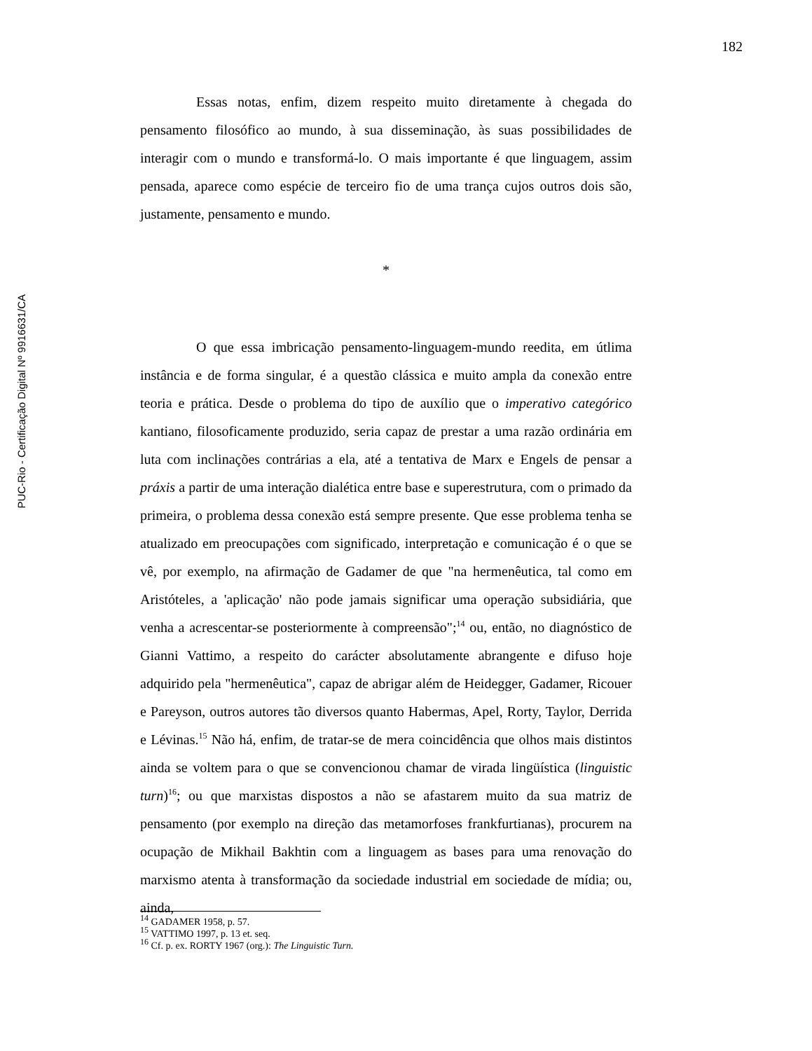182
PUC-Rio - Certificação Digital Nº 9916631/CA
Essas notas, enfim, dizem respeito muito diretamente à chegada do pensamento filosófico ao mundo, à sua disseminação, às suas possibilidades de interagir com o mundo e transformá-lo. O mais importante é que linguagem, assim pensada, aparece como espécie de terceiro fio de uma trança cujos outros dois são, justamente, pensamento e mundo.
*
O que essa imbricação pensamento-linguagem-mundo reedita, em útlima instância e de forma singular, é a questão clássica e muito ampla da conexão entre teoria e prática. Desde o problema do tipo de auxílio que o imperativo categórico kantiano, filosoficamente produzido, seria capaz de prestar a uma razão ordinária em luta com inclinações contrárias a ela, até a tentativa de Marx e Engels de pensar a práxis a partir de uma interação dialética entre base e superestrutura, com o primado da primeira, o problema dessa conexão está sempre presente. Que esse problema tenha se atualizado em preocupações com significado, interpretação e comunicação é o que se vê, por exemplo, na afirmação de Gadamer de que "na hermenêutica, tal como em Aristóteles, a 'aplicação' não pode jamais significar uma operação subsidiária, que venha a acrescentar-se posteriormente à compreensão";<sup>14</sup> ou, então, no diagnóstico de Gianni Vattimo, a respeito do carácter absolutamente abrangente e difuso hoje adquirido pela "hermenêutica", capaz de abrigar além de Heidegger, Gadamer, Ricouer e Pareyson, outros autores tão diversos quanto Habermas, Apel, Rorty, Taylor, Derrida e Lévinas.<sup>15</sup> Não há, enfim, de tratar-se de mera coincidência que olhos mais distintos ainda se voltem para o que se convencionou chamar de virada lingüística (linguistic turn)<sup>16</sup>; ou que marxistas dispostos a não se afastarem muito da sua matriz de pensamento (por exemplo na direção das metamorfoses frankfurtianas), procurem na ocupação de Mikhail Bakhtin com a linguagem as bases para uma renovação do marxismo atenta à transformação da sociedade industrial em sociedade de mídia; ou, ainda,
<sup>14</sup> GADAMER 1958, p. 57.
<sup>15</sup> VATTIMO 1997, p. 13 et. seq.
<sup>16</sup> Cf. p. ex. RORTY 1967 (org.): The Linguistic Turn.